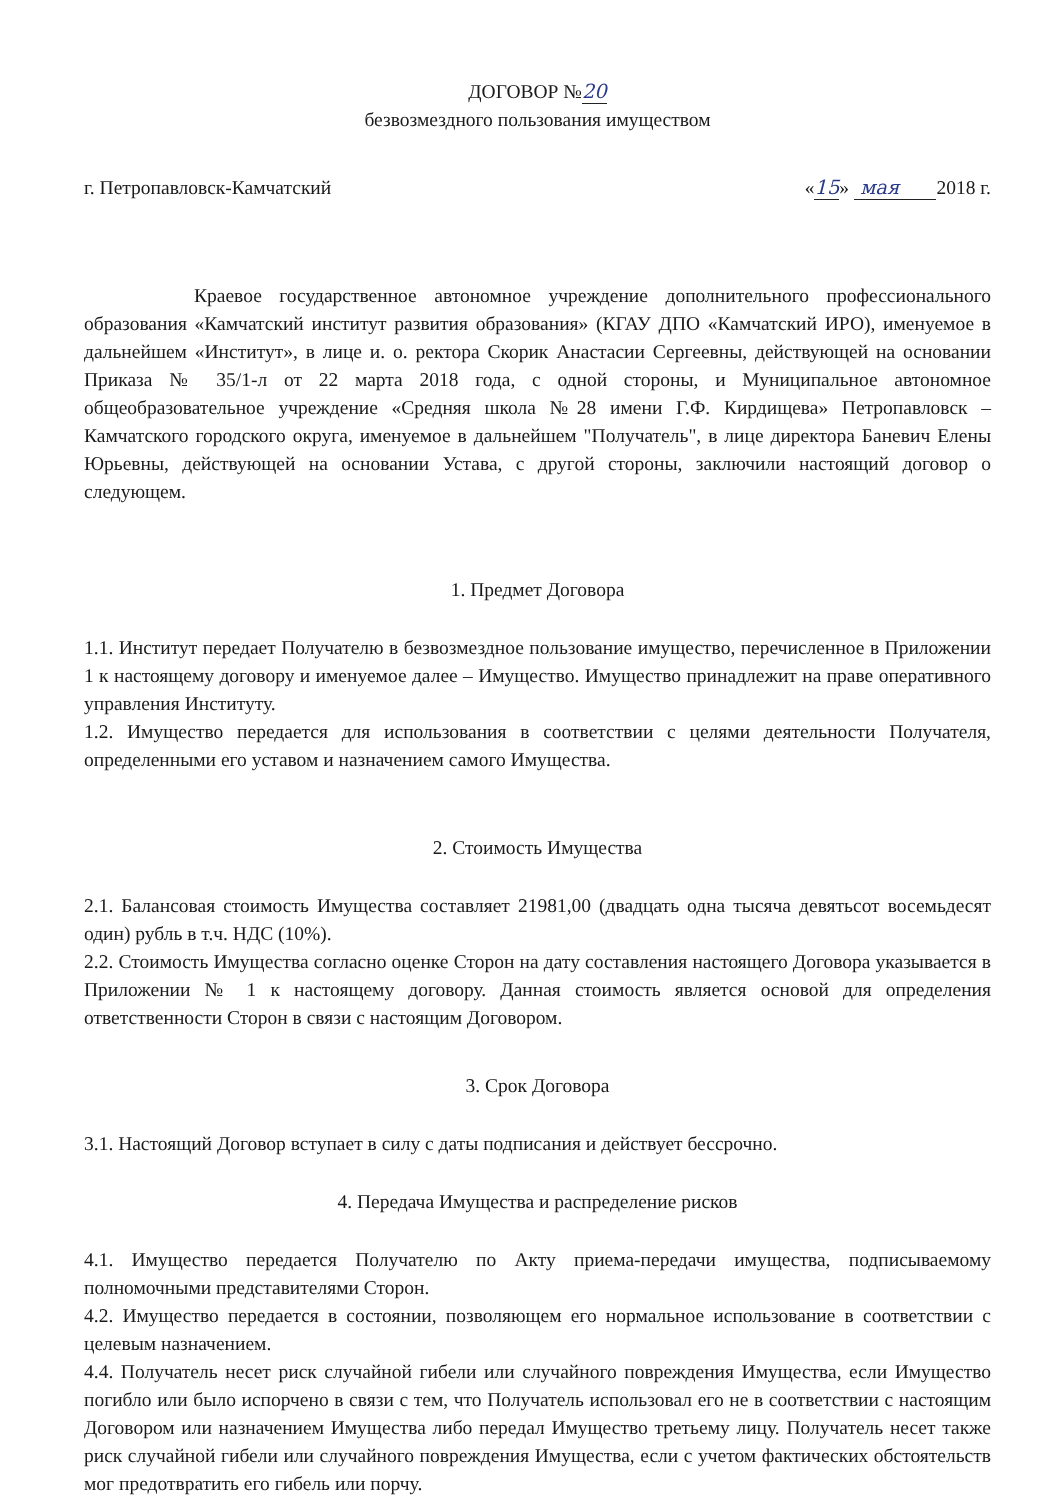ДОГОВОР №20
безвозмездного пользования имуществом
г. Петропавловск-Камчатский «15» мая 2018 г.
Краевое государственное автономное учреждение дополнительного профессионального образования «Камчатский институт развития образования» (КГАУ ДПО «Камчатский ИРО), именуемое в дальнейшем «Институт», в лице и. о. ректора Скорик Анастасии Сергеевны, действующей на основании Приказа № 35/1-л от 22 марта 2018 года, с одной стороны, и Муниципальное автономное общеобразовательное учреждение «Средняя школа №28 имени Г.Ф. Кирдищева» Петропавловск – Камчатского городского округа, именуемое в дальнейшем "Получатель", в лице директора Баневич Елены Юрьевны, действующей на основании Устава, с другой стороны, заключили настоящий договор о следующем.
1. Предмет Договора
1.1. Институт передает Получателю в безвозмездное пользование имущество, перечисленное в Приложении 1 к настоящему договору и именуемое далее – Имущество. Имущество принадлежит на праве оперативного управления Институту.
1.2. Имущество передается для использования в соответствии с целями деятельности Получателя, определенными его уставом и назначением самого Имущества.
2. Стоимость Имущества
2.1. Балансовая стоимость Имущества составляет 21981,00 (двадцать одна тысяча девятьсот восемьдесят один) рубль в т.ч. НДС (10%).
2.2. Стоимость Имущества согласно оценке Сторон на дату составления настоящего Договора указывается в Приложении № 1 к настоящему договору. Данная стоимость является основой для определения ответственности Сторон в связи с настоящим Договором.
3. Срок Договора
3.1. Настоящий Договор вступает в силу с даты подписания и действует бессрочно.
4. Передача Имущества и распределение рисков
4.1. Имущество передается Получателю по Акту приема-передачи имущества, подписываемому полномочными представителями Сторон.
4.2. Имущество передается в состоянии, позволяющем его нормальное использование в соответствии с целевым назначением.
4.4. Получатель несет риск случайной гибели или случайного повреждения Имущества, если Имущество погибло или было испорчено в связи с тем, что Получатель использовал его не в соответствии с настоящим Договором или назначением Имущества либо передал Имущество третьему лицу. Получатель несет также риск случайной гибели или случайного повреждения Имущества, если с учетом фактических обстоятельств мог предотвратить его гибель или порчу.